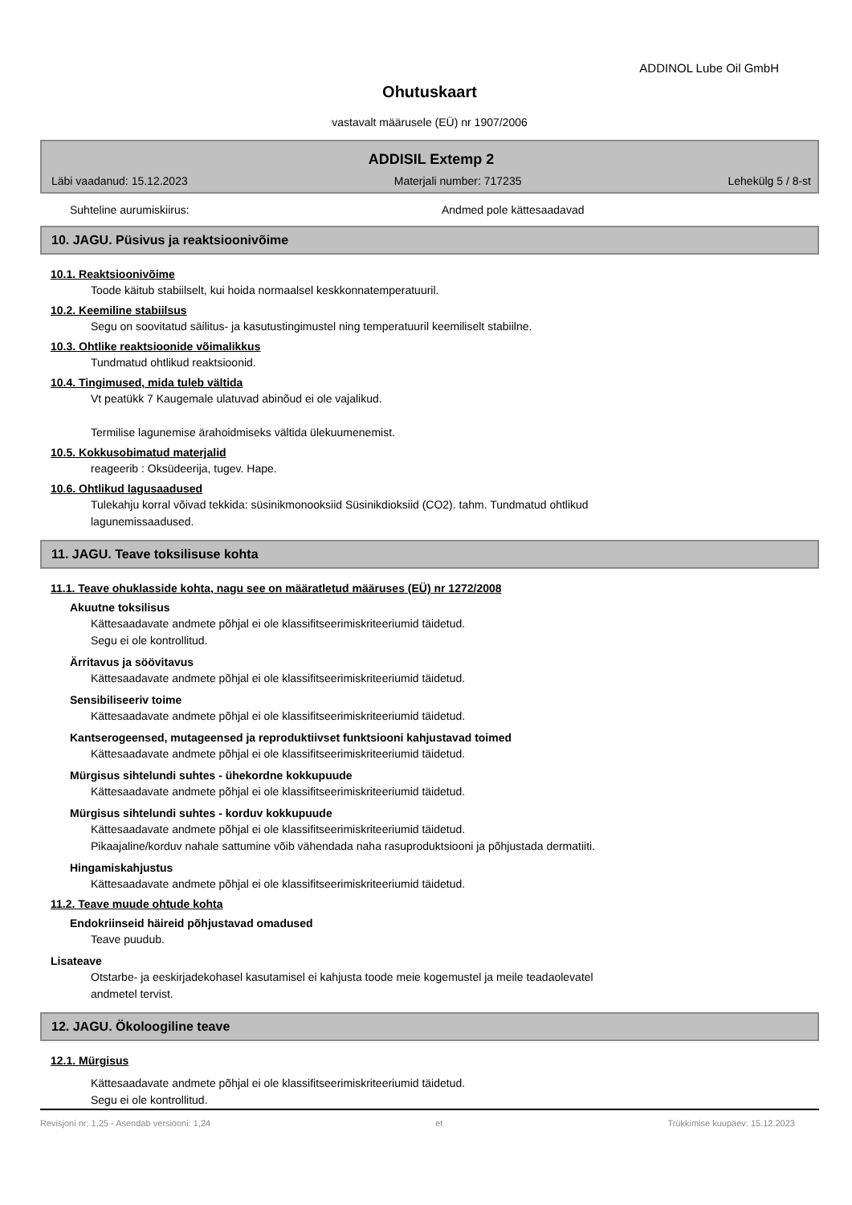ADDINOL Lube Oil GmbH
Ohutuskaart
vastavalt määrusele (EÜ) nr 1907/2006
ADDISIL Extemp 2
Läbi vaadanud: 15.12.2023 Materjali number: 717235 Lehekülg 5 / 8-st
Suhteline aurumiskiirus: Andmed pole kättesaadavad
10. JAGU. Püsivus ja reaktsioonivõime
10.1. Reaktsioonivõime
Toode käitub stabiilselt, kui hoida normaalsel keskkonnatemperatuuril.
10.2. Keemiline stabiilsus
Segu on soovitatud säilitus- ja kasutustingimustel ning temperatuuril keemiliselt stabiilne.
10.3. Ohtlike reaktsioonide võimalikkus
Tundmatud ohtlikud reaktsioonid.
10.4. Tingimused, mida tuleb vältida
Vt peatükk 7 Kaugemale ulatuvad abinõud ei ole vajalikud.
Termilise lagunemise ärahoidmiseks vältida ülekuumenemist.
10.5. Kokkusobimatud materjalid
reageerib : Oksüdeerija, tugev. Hape.
10.6. Ohtlikud lagusaadused
Tulekahju korral võivad tekkida: süsinikmonooksiid Süsinikdioksiid (CO2). tahm. Tundmatud ohtlikud
lagunemissaadused.
11. JAGU. Teave toksilisuse kohta
11.1. Teave ohuklasside kohta, nagu see on määratletud määruses (EÜ) nr 1272/2008
Akuutne toksilisus
Kättesaadavate andmete põhjal ei ole klassifitseerimiskriteeriumid täidetud.
Segu ei ole kontrollitud.
Ärritavus ja söövitavus
Kättesaadavate andmete põhjal ei ole klassifitseerimiskriteeriumid täidetud.
Sensibiliseeriv toime
Kättesaadavate andmete põhjal ei ole klassifitseerimiskriteeriumid täidetud.
Kantserogeensed, mutageensed ja reproduktiivset funktsiooni kahjustavad toimed
Kättesaadavate andmete põhjal ei ole klassifitseerimiskriteeriumid täidetud.
Mürgisus sihtelundi suhtes - ühekordne kokkupuude
Kättesaadavate andmete põhjal ei ole klassifitseerimiskriteeriumid täidetud.
Mürgisus sihtelundi suhtes - korduv kokkupuude
Kättesaadavate andmete põhjal ei ole klassifitseerimiskriteeriumid täidetud.
Pikaajaline/korduv nahale sattumine võib vähendada naha rasuproduktsiooni ja põhjustada dermatiiti.
Hingamiskahjustus
Kättesaadavate andmete põhjal ei ole klassifitseerimiskriteeriumid täidetud.
11.2. Teave muude ohtude kohta
Endokriinseid häireid põhjustavad omadused
Teave puudub.
Lisateave
Otstarbe- ja eeskirjadekohasel kasutamisel ei kahjusta toode meie kogemustel ja meile teadaolevatel
andmetel tervist.
12. JAGU. Ökoloogiline teave
12.1. Mürgisus
Kättesaadavate andmete põhjal ei ole klassifitseerimiskriteeriumid täidetud.
Segu ei ole kontrollitud.
Revisjoni nr: 1,25 - Asendab versiooni: 1,24 et Trükkimise kuupäev: 15.12.2023